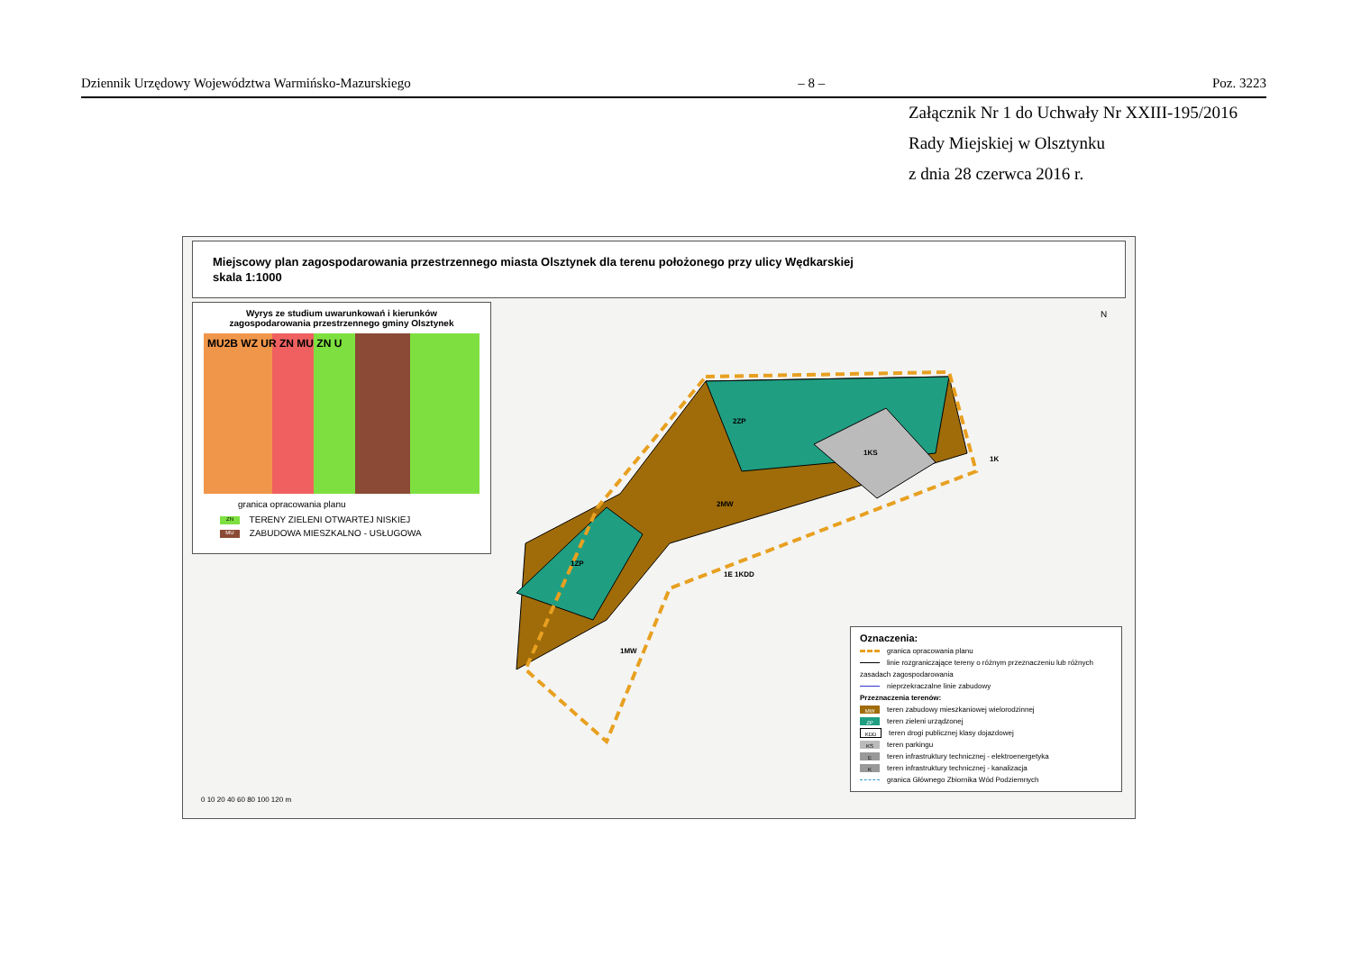Dziennik Urzędowy Województwa Warmińsko-Mazurskiego – 8 – Poz. 3223
Załącznik Nr 1 do Uchwały Nr XXIII-195/2016
Rady Miejskiej w Olsztynku
z dnia 28 czerwca 2016 r.
Miejscowy plan zagospodarowania przestrzennego miasta Olsztynek dla terenu położonego przy ulicy Wędkarskiej
skala 1:1000
Wyrys ze studium uwarunkowań i kierunków
zagospodarowania przestrzennego gminy Olsztynek
MU2B WZ UR ZN MU ZN U
granica opracowania planu
ZN TERENY ZIELENI OTWARTEJ NISKIEJ
MU ZABUDOWA MIESZKALNO - USŁUGOWA
2ZP
1KS
2MW
1ZP
1MW
1E 1KDD
1K
N
0 10 20 40 60 80 100 120 m
Oznaczenia:
granica opracowania planu
linie rozgraniczające tereny o różnym przeznaczeniu lub różnych zasadach zagospodarowania
nieprzekraczalne linie zabudowy
Przeznaczenia terenów:
MW teren zabudowy mieszkaniowej wielorodzinnej
ZP teren zieleni urządzonej
KDD teren drogi publicznej klasy dojazdowej
KS teren parkingu
Eteren infrastruktury technicznej - elektroenergetyka
Kteren infrastruktury technicznej - kanalizacja
granica Głównego Zbiornika Wód Podziemnych